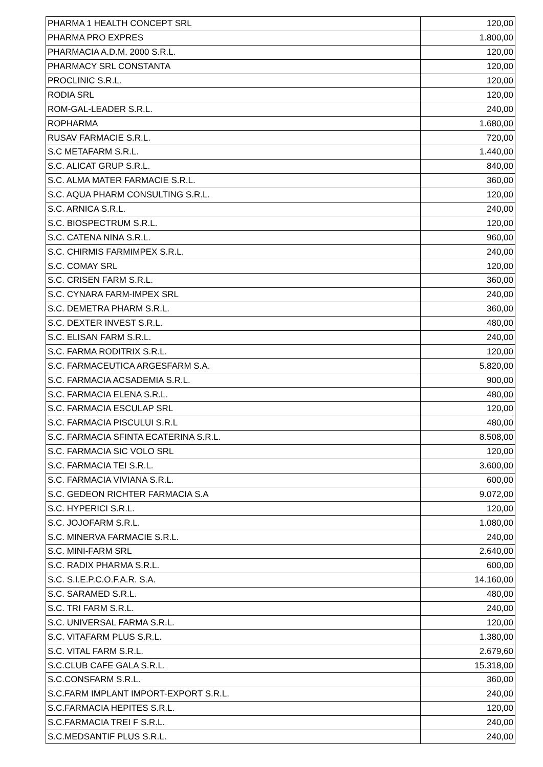| PHARMA 1 HEALTH CONCEPT SRL | 120,00 |
| PHARMA PRO EXPRES | 1.800,00 |
| PHARMACIA A.D.M. 2000 S.R.L. | 120,00 |
| PHARMACY SRL CONSTANTA | 120,00 |
| PROCLINIC S.R.L. | 120,00 |
| RODIA SRL | 120,00 |
| ROM-GAL-LEADER S.R.L. | 240,00 |
| ROPHARMA | 1.680,00 |
| RUSAV FARMACIE S.R.L. | 720,00 |
| S.C METAFARM S.R.L. | 1.440,00 |
| S.C. ALICAT GRUP S.R.L. | 840,00 |
| S.C. ALMA MATER FARMACIE S.R.L. | 360,00 |
| S.C. AQUA PHARM CONSULTING S.R.L. | 120,00 |
| S.C. ARNICA S.R.L. | 240,00 |
| S.C. BIOSPECTRUM S.R.L. | 120,00 |
| S.C. CATENA NINA S.R.L. | 960,00 |
| S.C. CHIRMIS FARMIMPEX S.R.L. | 240,00 |
| S.C. COMAY SRL | 120,00 |
| S.C. CRISEN FARM S.R.L. | 360,00 |
| S.C. CYNARA FARM-IMPEX SRL | 240,00 |
| S.C. DEMETRA PHARM S.R.L. | 360,00 |
| S.C. DEXTER INVEST S.R.L. | 480,00 |
| S.C. ELISAN FARM S.R.L. | 240,00 |
| S.C. FARMA RODITRIX S.R.L. | 120,00 |
| S.C. FARMACEUTICA ARGESFARM S.A. | 5.820,00 |
| S.C. FARMACIA ACSADEMIA S.R.L. | 900,00 |
| S.C. FARMACIA ELENA S.R.L. | 480,00 |
| S.C. FARMACIA ESCULAP SRL | 120,00 |
| S.C. FARMACIA PISCULUI S.R.L | 480,00 |
| S.C. FARMACIA SFINTA ECATERINA S.R.L. | 8.508,00 |
| S.C. FARMACIA SIC VOLO SRL | 120,00 |
| S.C. FARMACIA TEI S.R.L. | 3.600,00 |
| S.C. FARMACIA VIVIANA S.R.L. | 600,00 |
| S.C. GEDEON RICHTER FARMACIA S.A | 9.072,00 |
| S.C. HYPERICI S.R.L. | 120,00 |
| S.C. JOJOFARM S.R.L. | 1.080,00 |
| S.C. MINERVA FARMACIE S.R.L. | 240,00 |
| S.C. MINI-FARM SRL | 2.640,00 |
| S.C. RADIX PHARMA S.R.L. | 600,00 |
| S.C. S.I.E.P.C.O.F.A.R. S.A. | 14.160,00 |
| S.C. SARAMED S.R.L. | 480,00 |
| S.C. TRI FARM S.R.L. | 240,00 |
| S.C. UNIVERSAL FARMA S.R.L. | 120,00 |
| S.C. VITAFARM PLUS S.R.L. | 1.380,00 |
| S.C. VITAL FARM S.R.L. | 2.679,60 |
| S.C.CLUB CAFE GALA S.R.L. | 15.318,00 |
| S.C.CONSFARM S.R.L. | 360,00 |
| S.C.FARM IMPLANT IMPORT-EXPORT S.R.L. | 240,00 |
| S.C.FARMACIA HEPITES S.R.L. | 120,00 |
| S.C.FARMACIA TREI F S.R.L. | 240,00 |
| S.C.MEDSANTIF PLUS S.R.L. | 240,00 |